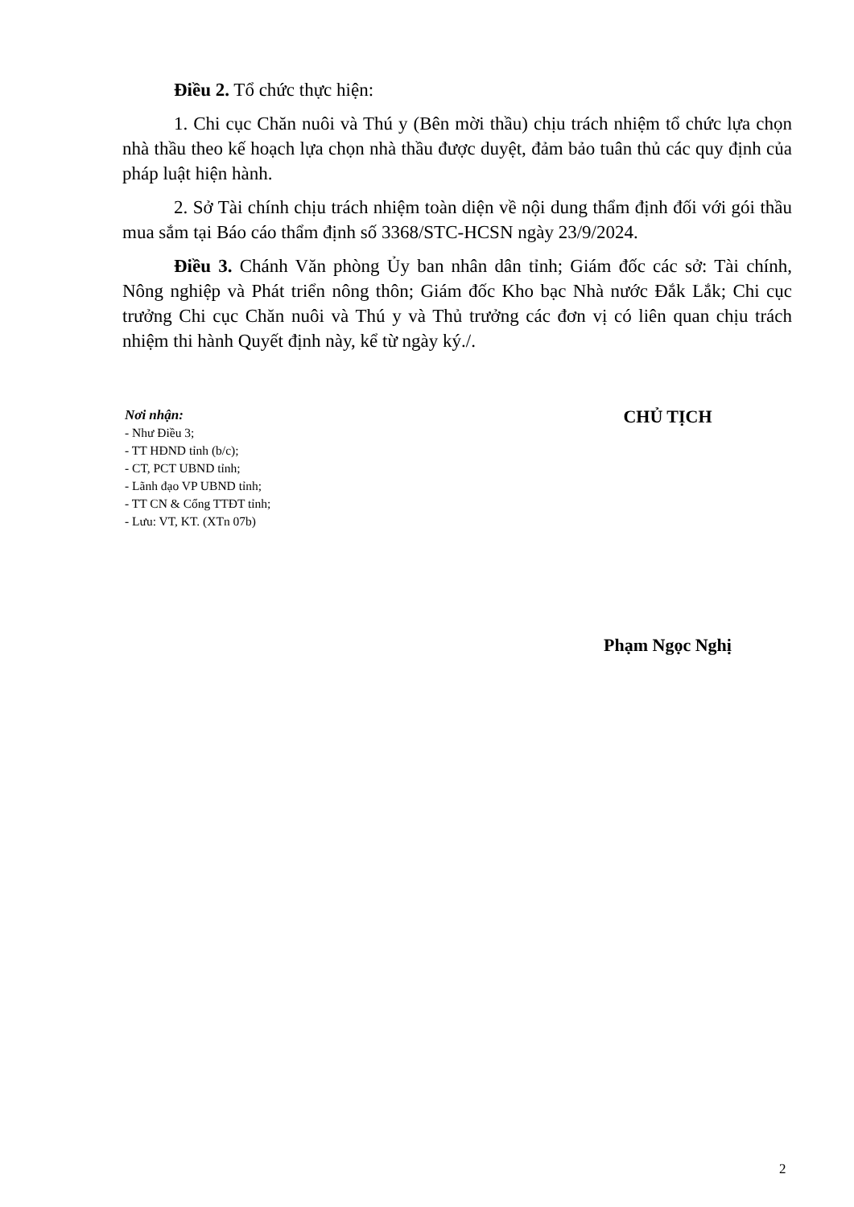Điều 2. Tổ chức thực hiện:
1. Chi cục Chăn nuôi và Thú y (Bên mời thầu) chịu trách nhiệm tổ chức lựa chọn nhà thầu theo kế hoạch lựa chọn nhà thầu được duyệt, đảm bảo tuân thủ các quy định của pháp luật hiện hành.
2. Sở Tài chính chịu trách nhiệm toàn diện về nội dung thẩm định đối với gói thầu mua sắm tại Báo cáo thẩm định số 3368/STC-HCSN ngày 23/9/2024.
Điều 3. Chánh Văn phòng Ủy ban nhân dân tỉnh; Giám đốc các sở: Tài chính, Nông nghiệp và Phát triển nông thôn; Giám đốc Kho bạc Nhà nước Đắk Lắk; Chi cục trưởng Chi cục Chăn nuôi và Thú y và Thủ trưởng các đơn vị có liên quan chịu trách nhiệm thi hành Quyết định này, kể từ ngày ký./.
Nơi nhận:
- Như Điều 3;
- TT HĐND tỉnh (b/c);
- CT, PCT UBND tỉnh;
- Lãnh đạo VP UBND tỉnh;
- TT CN & Cổng TTĐT tỉnh;
- Lưu: VT, KT. (XTn 07b)
CHỦ TỊCH
Phạm Ngọc Nghị
2